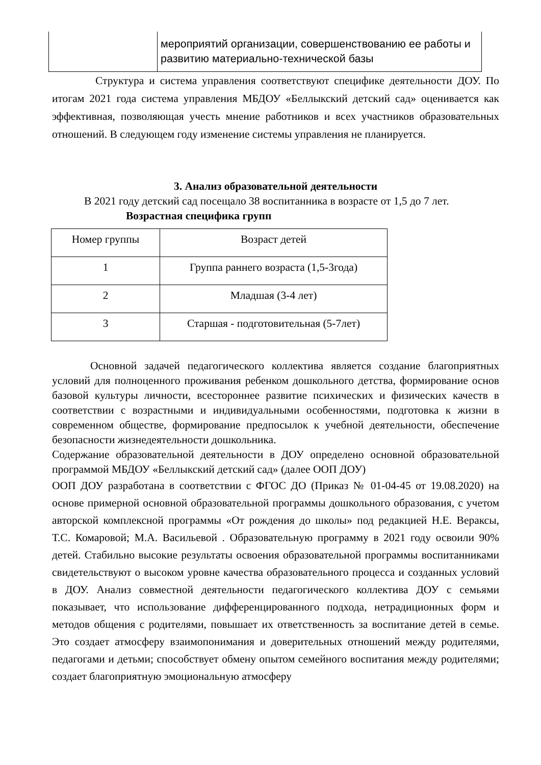| | мероприятий организации, совершенствованию ее работы и развитию материально-технической базы |
Структура и система управления соответствуют специфике деятельности ДОУ. По итогам 2021 года система управления МБДОУ «Беллыкский детский сад» оценивается как эффективная, позволяющая учесть мнение работников и всех участников образовательных отношений. В следующем году изменение системы управления не планируется.
3. Анализ образовательной деятельности
В 2021 году детский сад посещало 38 воспитанника в возрасте от 1,5 до 7 лет.
Возрастная специфика групп
| Номер группы | Возраст детей |
| 1 | Группа раннего возраста (1,5-3года) |
| 2 | Младшая (3-4 лет) |
| 3 | Старшая - подготовительная (5-7лет) |
Основной задачей педагогического коллектива является создание благоприятных условий для полноценного проживания ребенком дошкольного детства, формирование основ базовой культуры личности, всестороннее развитие психических и физических качеств в соответствии с возрастными и индивидуальными особенностями, подготовка к жизни в современном обществе, формирование предпосылок к учебной деятельности, обеспечение безопасности жизнедеятельности дошкольника.
Содержание образовательной деятельности в ДОУ определено основной образовательной программой МБДОУ «Беллыкский детский сад» (далее ООП ДОУ)
ООП ДОУ разработана в соответствии с ФГОС ДО (Приказ № 01-04-45 от 19.08.2020) на основе примерной основной образовательной программы дошкольного образования, с учетом авторской комплексной программы «От рождения до школы» под редакцией Н.Е. Вераксы, Т.С. Комаровой; М.А. Васильевой . Образовательную программу в 2021 году освоили 90% детей. Стабильно высокие результаты освоения образовательной программы воспитанниками свидетельствуют о высоком уровне качества образовательного процесса и созданных условий в ДОУ. Анализ совместной деятельности педагогического коллектива ДОУ с семьями показывает, что использование дифференцированного подхода, нетрадиционных форм и методов общения с родителями, повышает их ответственность за воспитание детей в семье. Это создает атмосферу взаимопонимания и доверительных отношений между родителями, педагогами и детьми; способствует обмену опытом семейного воспитания между родителями; создает благоприятную эмоциональную атмосферу